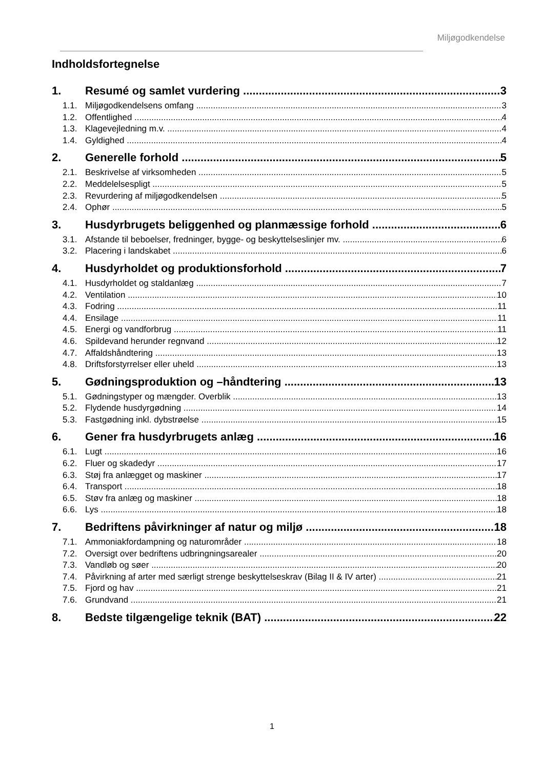Miljøgodkendelse
Indholdsfortegnelse
1. Resumé og samlet vurdering 3
1.1. Miljøgodkendelsens omfang 3
1.2. Offentlighed 4
1.3. Klagevejledning m.v. 4
1.4. Gyldighed 4
2. Generelle forhold 5
2.1. Beskrivelse af virksomheden 5
2.2. Meddelelsespligt 5
2.3. Revurdering af miljøgodkendelsen 5
2.4. Ophør 5
3. Husdyrbrugets beliggenhed og planmæssige forhold 6
3.1. Afstande til beboelser, fredninger, bygge- og beskyttelseslinjer mv. 6
3.2. Placering i landskabet 6
4. Husdyrholdet og produktionsforhold 7
4.1. Husdyrholdet og staldanlæg 7
4.2. Ventilation 10
4.3. Fodring 11
4.4. Ensilage 11
4.5. Energi og vandforbrug 11
4.6. Spildevand herunder regnvand 12
4.7. Affaldshåndtering 13
4.8. Driftsforstyrrelser eller uheld 13
5. Gødningsproduktion og –håndtering 13
5.1. Gødningstyper og mængder. Overblik 13
5.2. Flydende husdyrgødning 14
5.3. Fastgødning inkl. dybstrøelse 15
6. Gener fra husdyrbrugets anlæg 16
6.1. Lugt 16
6.2. Fluer og skadedyr 17
6.3. Støj fra anlægget og maskiner 17
6.4. Transport 18
6.5. Støv fra anlæg og maskiner 18
6.6. Lys 18
7. Bedriftens påvirkninger af natur og miljø 18
7.1. Ammoniakfordampning og naturområder 18
7.2. Oversigt over bedriftens udbringningsarealer 20
7.3. Vandløb og søer 20
7.4. Påvirkning af arter med særligt strenge beskyttelseskrav (Bilag II & IV arter) 21
7.5. Fjord og hav 21
7.6. Grundvand 21
8. Bedste tilgængelige teknik (BAT) 22
1